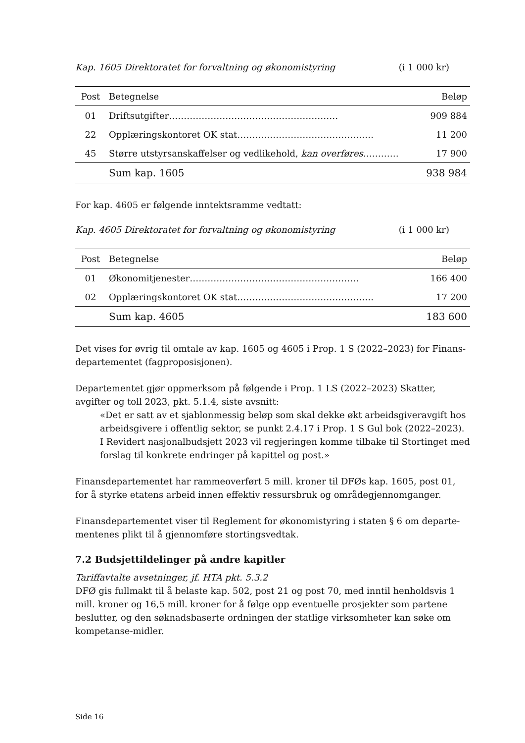Kap. 1605 Direktoratet for forvaltning og økonomistyring (i 1 000 kr)
| Post | Betegnelse | Beløp |
| --- | --- | --- |
| 01 | Driftsutgifter………………………………………………… | 909 884 |
| 22 | Opplæringskontoret OK stat………………………………………. | 11 200 |
| 45 | Større utstyrsanskaffelser og vedlikehold, kan overføres ………… | 17 900 |
| | Sum kap. 1605 | 938 984 |
For kap. 4605 er følgende inntektsramme vedtatt:
Kap. 4605 Direktoratet for forvaltning og økonomistyring (i 1 000 kr)
| Post | Betegnelse | Beløp |
| --- | --- | --- |
| 01 | Økonomitjenester………………………………………………… | 166 400 |
| 02 | Opplæringskontoret OK stat………………………………………. | 17 200 |
| | Sum kap. 4605 | 183 600 |
Det vises for øvrig til omtale av kap. 1605 og 4605 i Prop. 1 S (2022–2023) for Finans-departementet (fagproposisjonen).
Departementet gjør oppmerksom på følgende i Prop. 1 LS (2022–2023) Skatter, avgifter og toll 2023, pkt. 5.1.4, siste avsnitt:
«Det er satt av et sjablonmessig beløp som skal dekke økt arbeidsgiveravgift hos arbeidsgivere i offentlig sektor, se punkt 2.4.17 i Prop. 1 S Gul bok (2022–2023). I Revidert nasjonalbudsjett 2023 vil regjeringen komme tilbake til Stortinget med forslag til konkrete endringer på kapittel og post.»
Finansdepartementet har rammeoverført 5 mill. kroner til DFØs kap. 1605, post 01, for å styrke etatens arbeid innen effektiv ressursbruk og områdegjennomganger.
Finansdepartementet viser til Reglement for økonomistyring i staten § 6 om departe-mentenes plikt til å gjennomføre stortingsvedtak.
7.2 Budsjettildelinger på andre kapitler
Tariffavtalte avsetninger, jf. HTA pkt. 5.3.2
DFØ gis fullmakt til å belaste kap. 502, post 21 og post 70, med inntil henholdsvis 1 mill. kroner og 16,5 mill. kroner for å følge opp eventuelle prosjekter som partene beslutter, og den søknadsbaserte ordningen der statlige virksomheter kan søke om kompetanse-midler.
Side 16